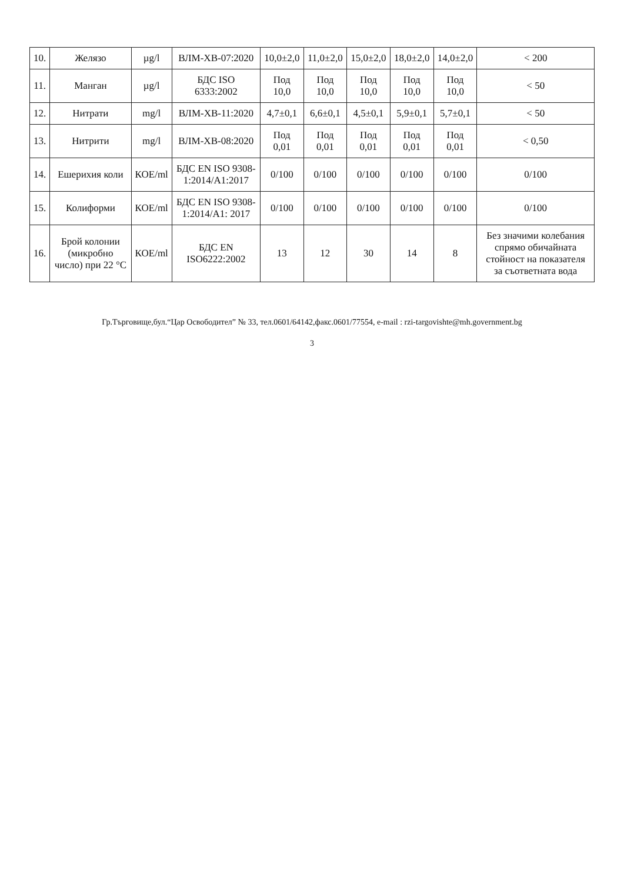| 10. | Желязо | µg/l | ВЛМ-ХВ-07:2020 | 10,0±2,0 | 11,0±2,0 | 15,0±2,0 | 18,0±2,0 | 14,0±2,0 | < 200 |
| 11. | Манган | µg/l | БДС ISO 6333:2002 | Под 10,0 | Под 10,0 | Под 10,0 | Под 10,0 | Под 10,0 | < 50 |
| 12. | Нитрати | mg/l | ВЛМ-ХВ-11:2020 | 4,7±0,1 | 6,6±0,1 | 4,5±0,1 | 5,9±0,1 | 5,7±0,1 | < 50 |
| 13. | Нитрити | mg/l | ВЛМ-ХВ-08:2020 | Под 0,01 | Под 0,01 | Под 0,01 | Под 0,01 | Под 0,01 | < 0,50 |
| 14. | Ешерихия коли | КОЕ/ml | БДС EN ISO 9308-1:2014/A1:2017 | 0/100 | 0/100 | 0/100 | 0/100 | 0/100 | 0/100 |
| 15. | Колиформи | КОЕ/ml | БДС EN ISO 9308-1:2014/A1: 2017 | 0/100 | 0/100 | 0/100 | 0/100 | 0/100 | 0/100 |
| 16. | Брой колонии (микробно число) при 22 °C | КОЕ/ml | БДС EN ISO6222:2002 | 13 | 12 | 30 | 14 | 8 | Без значими колебания спрямо обичайната стойност на показателя за съответната вода |
Гр.Търговище,бул.“Цар Освободител” № 33, тел.0601/64142,факс.0601/77554, e-mail : rzi-targovishte@mh.government.bg
3